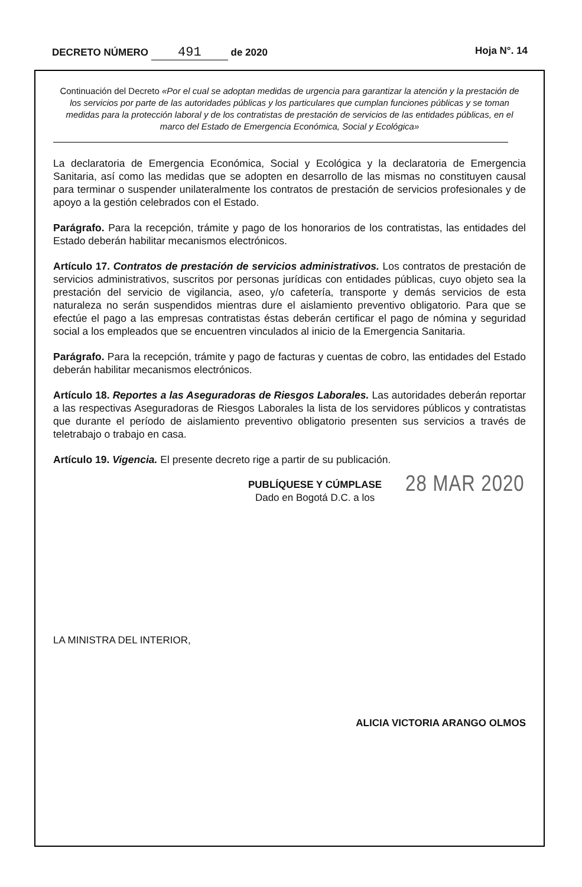DECRETO NÚMERO 491 de 2020 Hoja N°. 14
Continuación del Decreto «Por el cual se adoptan medidas de urgencia para garantizar la atención y la prestación de los servicios por parte de las autoridades públicas y los particulares que cumplan funciones públicas y se toman medidas para la protección laboral y de los contratistas de prestación de servicios de las entidades públicas, en el marco del Estado de Emergencia Económica, Social y Ecológica»
La declaratoria de Emergencia Económica, Social y Ecológica y la declaratoria de Emergencia Sanitaria, así como las medidas que se adopten en desarrollo de las mismas no constituyen causal para terminar o suspender unilateralmente los contratos de prestación de servicios profesionales y de apoyo a la gestión celebrados con el Estado.
Parágrafo. Para la recepción, trámite y pago de los honorarios de los contratistas, las entidades del Estado deberán habilitar mecanismos electrónicos.
Artículo 17. Contratos de prestación de servicios administrativos. Los contratos de prestación de servicios administrativos, suscritos por personas jurídicas con entidades públicas, cuyo objeto sea la prestación del servicio de vigilancia, aseo, y/o cafetería, transporte y demás servicios de esta naturaleza no serán suspendidos mientras dure el aislamiento preventivo obligatorio. Para que se efectúe el pago a las empresas contratistas éstas deberán certificar el pago de nómina y seguridad social a los empleados que se encuentren vinculados al inicio de la Emergencia Sanitaria.
Parágrafo. Para la recepción, trámite y pago de facturas y cuentas de cobro, las entidades del Estado deberán habilitar mecanismos electrónicos.
Artículo 18. Reportes a las Aseguradoras de Riesgos Laborales. Las autoridades deberán reportar a las respectivas Aseguradoras de Riesgos Laborales la lista de los servidores públicos y contratistas que durante el período de aislamiento preventivo obligatorio presenten sus servicios a través de teletrabajo o trabajo en casa.
Artículo 19. Vigencia. El presente decreto rige a partir de su publicación.
PUBLÍQUESE Y CÚMPLASE
Dado en Bogotá D.C. a los
28 MAR 2020
LA MINISTRA DEL INTERIOR,
ALICIA VICTORIA ARANGO OLMOS